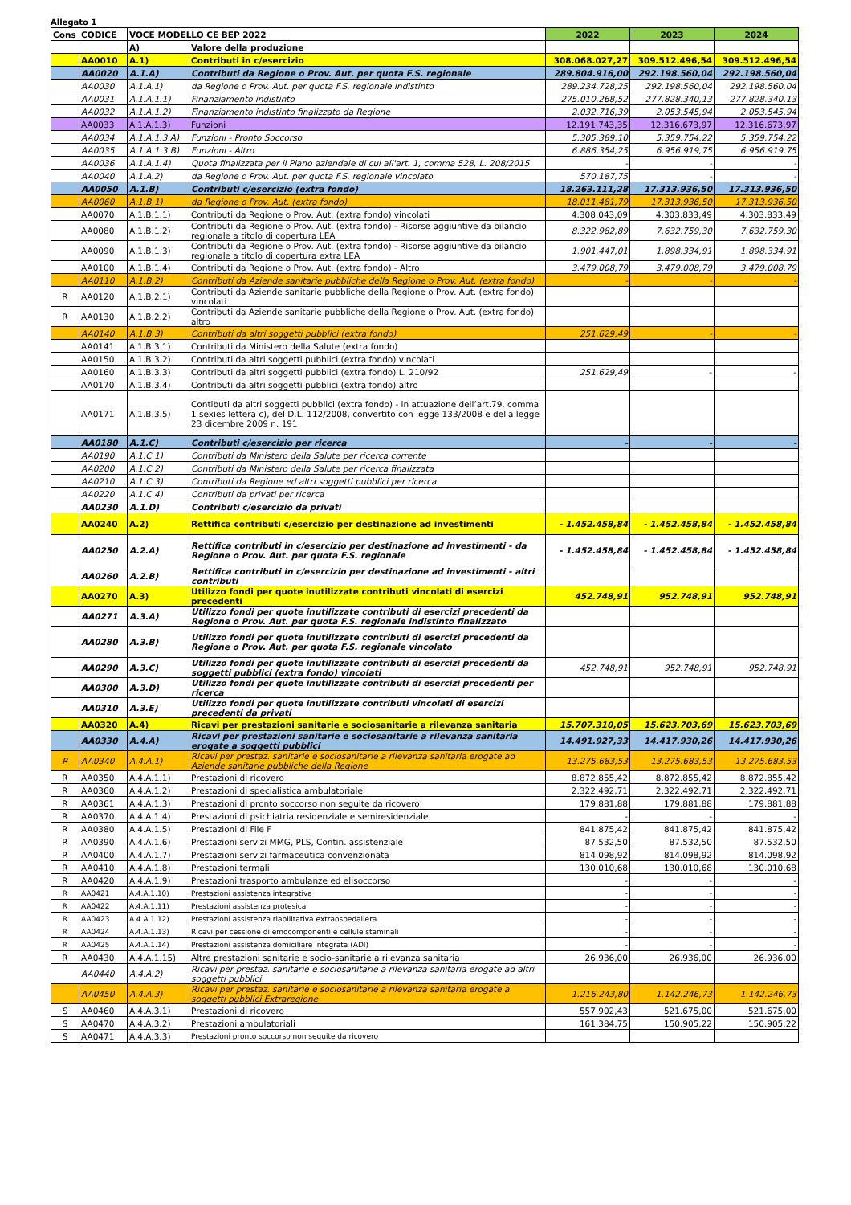Allegato 1
| Cons | CODICE | VOCE MODELLO CE BEP 2022 | | 2022 | 2023 | 2024 |
| --- | --- | --- | --- | --- | --- | --- |
| | | A) | Valore della produzione | | | |
| | AA0010 | A.1) | Contributi in c/esercizio | 308.068.027,27 | 309.512.496,54 | 309.512.496,54 |
| | AA0020 | A.1.A) | Contributi da Regione o Prov. Aut. per quota F.S. regionale | 289.804.916,00 | 292.198.560,04 | 292.198.560,04 |
| | AA0030 | A.1.A.1) | da Regione o Prov. Aut. per quota F.S. regionale indistinto | 289.234.728,25 | 292.198.560,04 | 292.198.560,04 |
| | AA0031 | A.1.A.1.1) | Finanziamento indistinto | 275.010.268,52 | 277.828.340,13 | 277.828.340,13 |
| | AA0032 | A.1.A.1.2) | Finanziamento indistinto finalizzato da Regione | 2.032.716,39 | 2.053.545,94 | 2.053.545,94 |
| | AA0033 | A.1.A.1.3) | Funzioni | 12.191.743,35 | 12.316.673,97 | 12.316.673,97 |
| | AA0034 | A.1.A.1.3.A) | Funzioni - Pronto Soccorso | 5.305.389,10 | 5.359.754,22 | 5.359.754,22 |
| | AA0035 | A.1.A.1.3.B) | Funzioni - Altro | 6.886.354,25 | 6.956.919,75 | 6.956.919,75 |
| | AA0036 | A.1.A.1.4) | Quota finalizzata per il Piano aziendale di cui all'art. 1, comma 528, L. 208/2015 | - | - | - |
| | AA0040 | A.1.A.2) | da Regione o Prov. Aut. per quota F.S. regionale vincolato | 570.187,75 | - | - |
| | AA0050 | A.1.B) | Contributi c/esercizio (extra fondo) | 18.263.111,28 | 17.313.936,50 | 17.313.936,50 |
| | AA0060 | A.1.B.1) | da Regione o Prov. Aut. (extra fondo) | 18.011.481,79 | 17.313.936,50 | 17.313.936,50 |
| | AA0070 | A.1.B.1.1) | Contributi da Regione o Prov. Aut. (extra fondo) vincolati | 4.308.043,09 | 4.303.833,49 | 4.303.833,49 |
| | AA0080 | A.1.B.1.2) | Contributi da Regione o Prov. Aut. (extra fondo) - Risorse aggiuntive da bilancio regionale a titolo di copertura LEA | 8.322.982,89 | 7.632.759,30 | 7.632.759,30 |
| | AA0090 | A.1.B.1.3) | Contributi da Regione o Prov. Aut. (extra fondo) - Risorse aggiuntive da bilancio regionale a titolo di copertura extra LEA | 1.901.447,01 | 1.898.334,91 | 1.898.334,91 |
| | AA0100 | A.1.B.1.4) | Contributi da Regione o Prov. Aut. (extra fondo) - Altro | 3.479.008,79 | 3.479.008,79 | 3.479.008,79 |
| | AA0110 | A.1.B.2) | Contributi da Aziende sanitarie pubbliche della Regione o Prov. Aut. (extra fondo) | - | - | - |
| R | AA0120 | A.1.B.2.1) | Contributi da Aziende sanitarie pubbliche della Regione o Prov. Aut. (extra fondo) vincolati | | | |
| R | AA0130 | A.1.B.2.2) | Contributi da Aziende sanitarie pubbliche della Regione o Prov. Aut. (extra fondo) altro | | | |
| | AA0140 | A.1.B.3) | Contributi da altri soggetti pubblici (extra fondo) | 251.629,49 | - | - |
| | AA0141 | A.1.B.3.1) | Contributi da Ministero della Salute (extra fondo) | | | |
| | AA0150 | A.1.B.3.2) | Contributi da altri soggetti pubblici (extra fondo) vincolati | | | |
| | AA0160 | A.1.B.3.3) | Contributi da altri soggetti pubblici (extra fondo) L. 210/92 | 251.629,49 | - | - |
| | AA0170 | A.1.B.3.4) | Contributi da altri soggetti pubblici (extra fondo) altro | | | |
| | AA0171 | A.1.B.3.5) | Contibuti da altri soggetti pubblici (extra fondo) - in attuazione dell’art.79, comma 1 sexies lettera c), del D.L. 112/2008, convertito con legge 133/2008 e della legge 23 dicembre 2009 n. 191 | | | |
| | AA0180 | A.1.C) | Contributi c/esercizio per ricerca | - | - | - |
| | AA0190 | A.1.C.1) | Contributi da Ministero della Salute per ricerca corrente | | | |
| | AA0200 | A.1.C.2) | Contributi da Ministero della Salute per ricerca finalizzata | | | |
| | AA0210 | A.1.C.3) | Contributi da Regione ed altri soggetti pubblici per ricerca | | | |
| | AA0220 | A.1.C.4) | Contributi da privati per ricerca | | | |
| | AA0230 | A.1.D) | Contributi c/esercizio da privati | | | |
| | AA0240 | A.2) | Rettifica contributi c/esercizio per destinazione ad investimenti | - 1.452.458,84 | - 1.452.458,84 | - 1.452.458,84 |
| | AA0250 | A.2.A) | Rettifica contributi in c/esercizio per destinazione ad investimenti - da Regione o Prov. Aut. per quota F.S. regionale | - 1.452.458,84 | - 1.452.458,84 | - 1.452.458,84 |
| | AA0260 | A.2.B) | Rettifica contributi in c/esercizio per destinazione ad investimenti - altri contributi | | | |
| | AA0270 | A.3) | Utilizzo fondi per quote inutilizzate contributi vincolati di esercizi precedenti | 452.748,91 | 952.748,91 | 952.748,91 |
| | AA0271 | A.3.A) | Utilizzo fondi per quote inutilizzate contributi di esercizi precedenti da Regione o Prov. Aut. per quota F.S. regionale indistinto finalizzato | | | |
| | AA0280 | A.3.B) | Utilizzo fondi per quote inutilizzate contributi di esercizi precedenti da Regione o Prov. Aut. per quota F.S. regionale vincolato | | | |
| | AA0290 | A.3.C) | Utilizzo fondi per quote inutilizzate contributi di esercizi precedenti da soggetti pubblici (extra fondo) vincolati | 452.748,91 | 952.748,91 | 952.748,91 |
| | AA0300 | A.3.D) | Utilizzo fondi per quote inutilizzate contributi di esercizi precedenti per ricerca | | | |
| | AA0310 | A.3.E) | Utilizzo fondi per quote inutilizzate contributi vincolati di esercizi precedenti da privati | | | |
| | AA0320 | A.4) | Ricavi per prestazioni sanitarie e sociosanitarie a rilevanza sanitaria | 15.707.310,05 | 15.623.703,69 | 15.623.703,69 |
| | AA0330 | A.4.A) | Ricavi per prestazioni sanitarie e sociosanitarie a rilevanza sanitaria erogate a soggetti pubblici | 14.491.927,33 | 14.417.930,26 | 14.417.930,26 |
| R | AA0340 | A.4.A.1) | Ricavi per prestaz. sanitarie e sociosanitarie a rilevanza sanitaria erogate ad Aziende sanitarie pubbliche della Regione | 13.275.683,53 | 13.275.683,53 | 13.275.683,53 |
| R | AA0350 | A.4.A.1.1) | Prestazioni di ricovero | 8.872.855,42 | 8.872.855,42 | 8.872.855,42 |
| R | AA0360 | A.4.A.1.2) | Prestazioni di specialistica ambulatoriale | 2.322.492,71 | 2.322.492,71 | 2.322.492,71 |
| R | AA0361 | A.4.A.1.3) | Prestazioni di pronto soccorso non seguite da ricovero | 179.881,88 | 179.881,88 | 179.881,88 |
| R | AA0370 | A.4.A.1.4) | Prestazioni di psichiatria residenziale e semiresidenziale | - | - | - |
| R | AA0380 | A.4.A.1.5) | Prestazioni di File F | 841.875,42 | 841.875,42 | 841.875,42 |
| R | AA0390 | A.4.A.1.6) | Prestazioni servizi MMG, PLS, Contin. assistenziale | 87.532,50 | 87.532,50 | 87.532,50 |
| R | AA0400 | A.4.A.1.7) | Prestazioni servizi farmaceutica convenzionata | 814.098,92 | 814.098,92 | 814.098,92 |
| R | AA0410 | A.4.A.1.8) | Prestazioni termali | 130.010,68 | 130.010,68 | 130.010,68 |
| R | AA0420 | A.4.A.1.9) | Prestazioni trasporto ambulanze ed elisoccorso | - | - | - |
| R | AA0421 | A.4.A.1.10) | Prestazioni assistenza integrativa | - | - | - |
| R | AA0422 | A.4.A.1.11) | Prestazioni assistenza protesica | - | - | - |
| R | AA0423 | A.4.A.1.12) | Prestazioni assistenza riabilitativa extraospedaliera | - | - | - |
| R | AA0424 | A.4.A.1.13) | Ricavi per cessione di emocomponenti e cellule staminali | - | - | - |
| R | AA0425 | A.4.A.1.14) | Prestazioni assistenza domiciliare integrata (ADI) | - | - | - |
| R | AA0430 | A.4.A.1.15) | Altre prestazioni sanitarie e socio-sanitarie a rilevanza sanitaria | 26.936,00 | 26.936,00 | 26.936,00 |
| | AA0440 | A.4.A.2) | Ricavi per prestaz. sanitarie e sociosanitarie a rilevanza sanitaria erogate ad altri soggetti pubblici | | | |
| | AA0450 | A.4.A.3) | Ricavi per prestaz. sanitarie e sociosanitarie a rilevanza sanitaria erogate a soggetti pubblici Extraregione | 1.216.243,80 | 1.142.246,73 | 1.142.246,73 |
| S | AA0460 | A.4.A.3.1) | Prestazioni di ricovero | 557.902,43 | 521.675,00 | 521.675,00 |
| S | AA0470 | A.4.A.3.2) | Prestazioni ambulatoriali | 161.384,75 | 150.905,22 | 150.905,22 |
| S | AA0471 | A.4.A.3.3) | Prestazioni pronto soccorso non seguite da ricovero | | | |